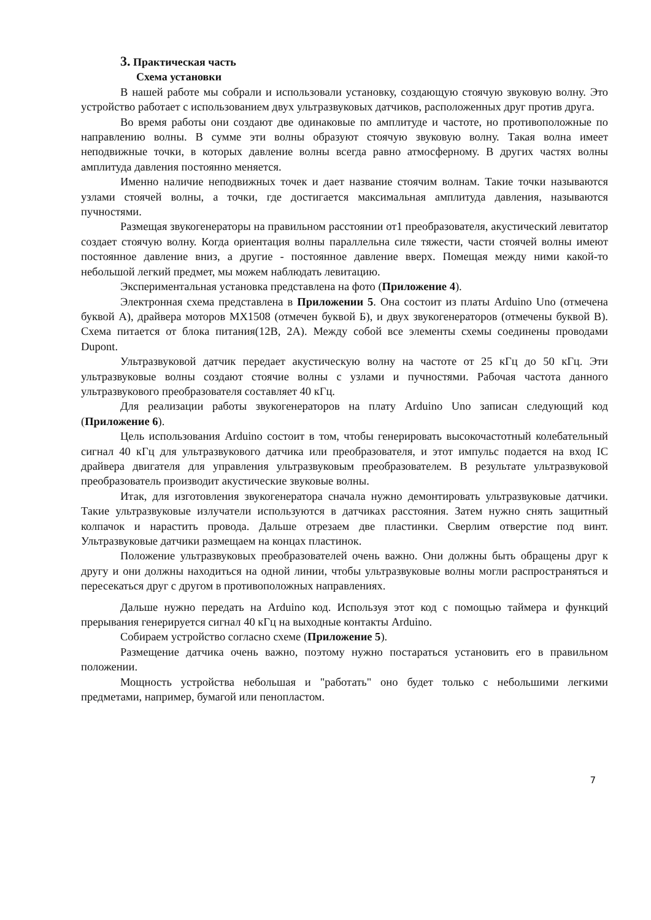3. Практическая часть
Схема установки
В нашей работе мы собрали и использовали установку, создающую стоячую звуковую волну. Это устройство работает с использованием двух ультразвуковых датчиков, расположенных друг против друга.
Во время работы они создают две одинаковые по амплитуде и частоте, но противоположные по направлению волны. В сумме эти волны образуют стоячую звуковую волну. Такая волна имеет неподвижные точки, в которых давление волны всегда равно атмосферному. В других частях волны амплитуда давления постоянно меняется.
Именно наличие неподвижных точек и дает название стоячим волнам. Такие точки называются узлами стоячей волны, а точки, где достигается максимальная амплитуда давления, называются пучностями.
Размещая звукогенераторы на правильном расстоянии от1 преобразователя, акустический левитатор создает стоячую волну. Когда ориентация волны параллельна силе тяжести, части стоячей волны имеют постоянное давление вниз, а другие - постоянное давление вверх. Помещая между ними какой-то небольшой легкий предмет, мы можем наблюдать левитацию.
Экспериментальная установка представлена на фото (Приложение 4).
Электронная схема представлена в Приложении 5. Она состоит из платы Arduino Uno (отмечена буквой А), драйвера моторов MX1508 (отмечен буквой Б), и двух звукогенераторов (отмечены буквой В). Схема питается от блока питания(12В, 2А). Между собой все элементы схемы соединены проводами Dupont.
Ультразвуковой датчик передает акустическую волну на частоте от 25 кГц до 50 кГц. Эти ультразвуковые волны создают стоячие волны с узлами и пучностями. Рабочая частота данного ультразвукового преобразователя составляет 40 кГц.
Для реализации работы звукогенераторов на плату Arduino Uno записан следующий код (Приложение 6).
Цель использования Arduino состоит в том, чтобы генерировать высокочастотный колебательный сигнал 40 кГц для ультразвукового датчика или преобразователя, и этот импульс подается на вход IC драйвера двигателя для управления ультразвуковым преобразователем. В результате ультразвуковой преобразователь производит акустические звуковые волны.
Итак, для изготовления звукогенератора сначала нужно демонтировать ультразвуковые датчики. Такие ультразвуковые излучатели используются в датчиках расстояния. Затем нужно снять защитный колпачок и нарастить провода. Дальше отрезаем две пластинки. Сверлим отверстие под винт. Ультразвуковые датчики размещаем на концах пластинок.
Положение ультразвуковых преобразователей очень важно. Они должны быть обращены друг к другу и они должны находиться на одной линии, чтобы ультразвуковые волны могли распространяться и пересекаться друг с другом в противоположных направлениях.
Дальше нужно передать на Arduino код. Используя этот код с помощью таймера и функций прерывания генерируется сигнал 40 кГц на выходные контакты Arduino.
Собираем устройство согласно схеме (Приложение 5).
Размещение датчика очень важно, поэтому нужно постараться установить его в правильном положении.
Мощность устройства небольшая и "работать" оно будет только с небольшими легкими предметами, например, бумагой или пенопластом.
7